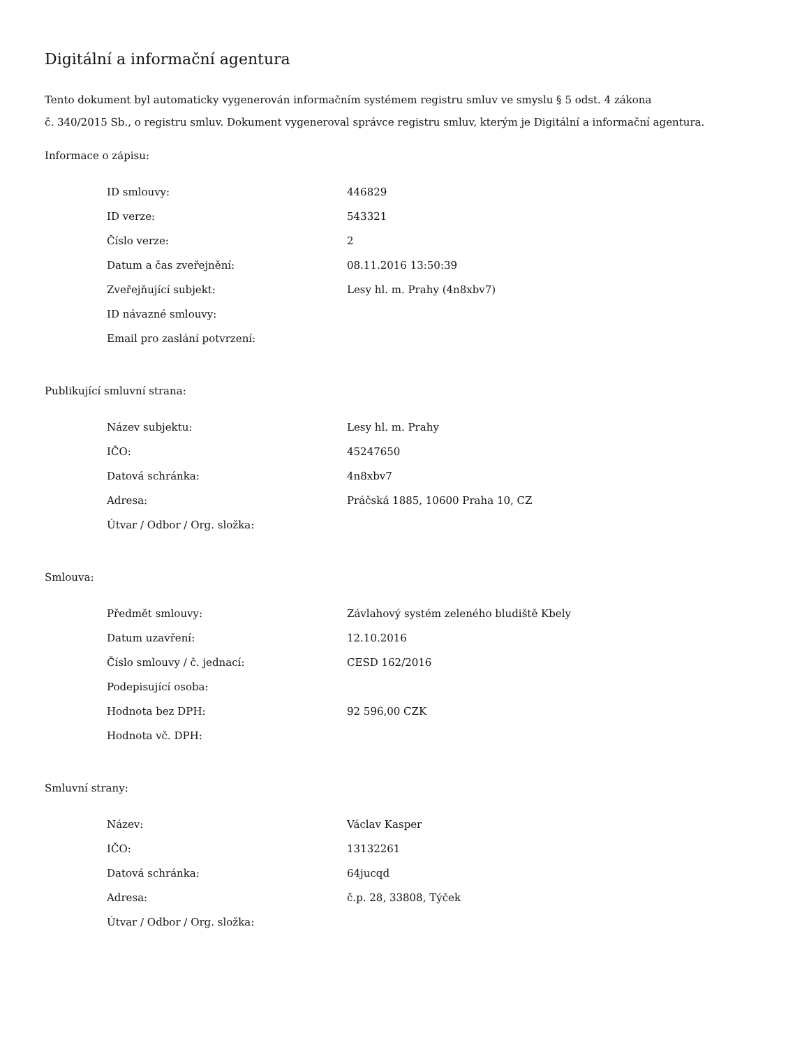Digitální a informační agentura
Tento dokument byl automaticky vygenerován informačním systémem registru smluv ve smyslu § 5 odst. 4 zákona
č. 340/2015 Sb., o registru smluv. Dokument vygeneroval správce registru smluv, kterým je Digitální a informační agentura.
Informace o zápisu:
| ID smlouvy: | 446829 |
| ID verze: | 543321 |
| Číslo verze: | 2 |
| Datum a čas zveřejnění: | 08.11.2016 13:50:39 |
| Zveřejňující subjekt: | Lesy hl. m. Prahy (4n8xbv7) |
| ID návazné smlouvy: | |
| Email pro zaslání potvrzení: | |
Publikující smluvní strana:
| Název subjektu: | Lesy hl. m. Prahy |
| IČO: | 45247650 |
| Datová schránka: | 4n8xbv7 |
| Adresa: | Práčská 1885, 10600 Praha 10, CZ |
| Útvar / Odbor / Org. složka: | |
Smlouva:
| Předmět smlouvy: | Závlahový systém zeleného bludiště Kbely |
| Datum uzavření: | 12.10.2016 |
| Číslo smlouvy / č. jednací: | CESD 162/2016 |
| Podepisující osoba: | |
| Hodnota bez DPH: | 92 596,00 CZK |
| Hodnota vč. DPH: | |
Smluvní strany:
| Název: | Václav Kasper |
| IČO: | 13132261 |
| Datová schránka: | 64jucqd |
| Adresa: | č.p. 28, 33808, Týček |
| Útvar / Odbor / Org. složka: | |